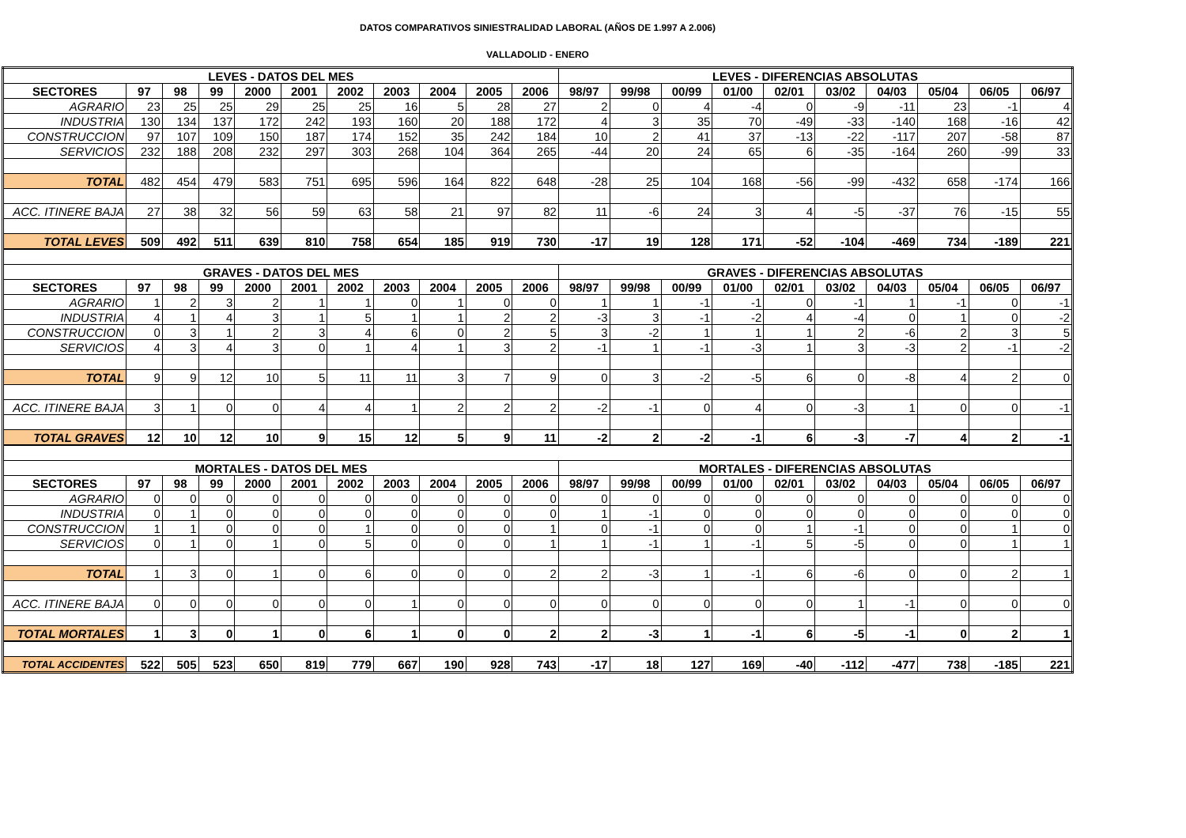DATOS COMPARATIVOS SINIESTRALIDAD LABORAL (AÑOS DE 1.997 A 2.006)
VALLADOLID - ENERO
| LEVES - DATOS DEL MES | | | | | | | | | | | LEVES - DIFERENCIAS ABSOLUTAS | | | | | | | | | |
| --- | --- | --- | --- | --- | --- | --- | --- | --- | --- | --- | --- | --- | --- | --- | --- | --- | --- | --- | --- | --- |
| SECTORES | 97 | 98 | 99 | 2000 | 2001 | 2002 | 2003 | 2004 | 2005 | 2006 | 98/97 | 99/98 | 00/99 | 01/00 | 02/01 | 03/02 | 04/03 | 05/04 | 06/05 | 06/97 |
| AGRARIO | 23 | 25 | 25 | 29 | 25 | 25 | 16 | 5 | 28 | 27 | 2 | 0 | 4 | -4 | 0 | -9 | -11 | 23 | -1 | 4 |
| INDUSTRIA | 130 | 134 | 137 | 172 | 242 | 193 | 160 | 20 | 188 | 172 | 4 | 3 | 35 | 70 | -49 | -33 | -140 | 168 | -16 | 42 |
| CONSTRUCCION | 97 | 107 | 109 | 150 | 187 | 174 | 152 | 35 | 242 | 184 | 10 | 2 | 41 | 37 | -13 | -22 | -117 | 207 | -58 | 87 |
| SERVICIOS | 232 | 188 | 208 | 232 | 297 | 303 | 268 | 104 | 364 | 265 | -44 | 20 | 24 | 65 | 6 | -35 | -164 | 260 | -99 | 33 |
| TOTAL | 482 | 454 | 479 | 583 | 751 | 695 | 596 | 164 | 822 | 648 | -28 | 25 | 104 | 168 | -56 | -99 | -432 | 658 | -174 | 166 |
| ACC. ITINERE BAJA | 27 | 38 | 32 | 56 | 59 | 63 | 58 | 21 | 97 | 82 | 11 | -6 | 24 | 3 | 4 | -5 | -37 | 76 | -15 | 55 |
| TOTAL LEVES | 509 | 492 | 511 | 639 | 810 | 758 | 654 | 185 | 919 | 730 | -17 | 19 | 128 | 171 | -52 | -104 | -469 | 734 | -189 | 221 |
| GRAVES - DATOS DEL MES | | | | | | | | | | | GRAVES - DIFERENCIAS ABSOLUTAS | | | | | | | | | |
| SECTORES | 97 | 98 | 99 | 2000 | 2001 | 2002 | 2003 | 2004 | 2005 | 2006 | 98/97 | 99/98 | 00/99 | 01/00 | 02/01 | 03/02 | 04/03 | 05/04 | 06/05 | 06/97 |
| AGRARIO | 1 | 2 | 3 | 2 | 1 | 1 | 0 | 1 | 0 | 0 | 1 | 1 | -1 | -1 | 0 | -1 | 1 | -1 | 0 | -1 |
| INDUSTRIA | 4 | 1 | 4 | 3 | 1 | 5 | 1 | 1 | 2 | 2 | -3 | 3 | -1 | -2 | 4 | -4 | 0 | 1 | 0 | -2 |
| CONSTRUCCION | 0 | 3 | 1 | 2 | 3 | 4 | 6 | 0 | 2 | 5 | 3 | -2 | 1 | 1 | 1 | 2 | -6 | 2 | 3 | 5 |
| SERVICIOS | 4 | 3 | 4 | 3 | 0 | 1 | 4 | 1 | 3 | 2 | -1 | 1 | -1 | -3 | 1 | 3 | -3 | 2 | -1 | -2 |
| TOTAL | 9 | 9 | 12 | 10 | 5 | 11 | 11 | 3 | 7 | 9 | 0 | 3 | -2 | -5 | 6 | 0 | -8 | 4 | 2 | 0 |
| ACC. ITINERE BAJA | 3 | 1 | 0 | 0 | 4 | 4 | 1 | 2 | 2 | 2 | -2 | -1 | 0 | 4 | 0 | -3 | 1 | 0 | 0 | -1 |
| TOTAL GRAVES | 12 | 10 | 12 | 10 | 9 | 15 | 12 | 5 | 9 | 11 | -2 | 2 | -2 | -1 | 6 | -3 | -7 | 4 | 2 | -1 |
| MORTALES - DATOS DEL MES | | | | | | | | | | | MORTALES - DIFERENCIAS ABSOLUTAS | | | | | | | | | |
| SECTORES | 97 | 98 | 99 | 2000 | 2001 | 2002 | 2003 | 2004 | 2005 | 2006 | 98/97 | 99/98 | 00/99 | 01/00 | 02/01 | 03/02 | 04/03 | 05/04 | 06/05 | 06/97 |
| AGRARIO | 0 | 0 | 0 | 0 | 0 | 0 | 0 | 0 | 0 | 0 | 0 | 0 | 0 | 0 | 0 | 0 | 0 | 0 | 0 | 0 |
| INDUSTRIA | 0 | 1 | 0 | 0 | 0 | 0 | 0 | 0 | 0 | 0 | 1 | -1 | 0 | 0 | 0 | 0 | 0 | 0 | 0 | 0 |
| CONSTRUCCION | 1 | 1 | 0 | 0 | 0 | 1 | 0 | 0 | 0 | 1 | 0 | -1 | 0 | 0 | 1 | -1 | 0 | 0 | 1 | 0 |
| SERVICIOS | 0 | 1 | 0 | 1 | 0 | 5 | 0 | 0 | 0 | 1 | 1 | -1 | 1 | -1 | 5 | -5 | 0 | 0 | 1 | 1 |
| TOTAL | 1 | 3 | 0 | 1 | 0 | 6 | 0 | 0 | 0 | 2 | 2 | -3 | 1 | -1 | 6 | -6 | 0 | 0 | 2 | 1 |
| ACC. ITINERE BAJA | 0 | 0 | 0 | 0 | 0 | 0 | 1 | 0 | 0 | 0 | 0 | 0 | 0 | 0 | 0 | 1 | -1 | 0 | 0 | 0 |
| TOTAL MORTALES | 1 | 3 | 0 | 1 | 0 | 6 | 1 | 0 | 0 | 2 | 2 | -3 | 1 | -1 | 6 | -5 | -1 | 0 | 2 | 1 |
| TOTAL ACCIDENTES | 522 | 505 | 523 | 650 | 819 | 779 | 667 | 190 | 928 | 743 | -17 | 18 | 127 | 169 | -40 | -112 | -477 | 738 | -185 | 221 |